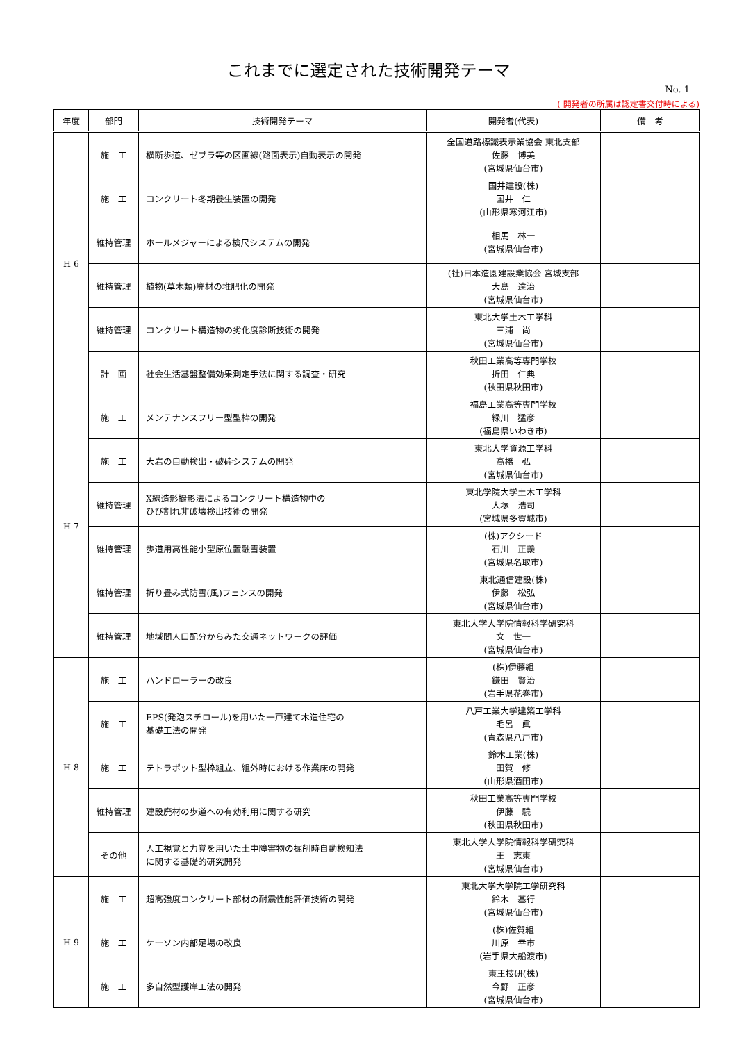これまでに選定された技術開発テーマ
No. 1
( 開発者の所属は認定書交付時による)
| 年度 | 部門 | 技術開発テーマ | 開発者(代表) | 備 考 |
| --- | --- | --- | --- | --- |
| H 6 | 施 工 | 横断歩道、ゼブラ等の区画線(路面表示)自動表示の開発 | 全国道路標識表示業協会 東北支部 佐藤 博美 (宮城県仙台市) | |
| | 施 工 | コンクリート冬期養生装置の開発 | 国井建設(株) 国井 仁 (山形県寒河江市) | |
| | 維持管理 | ホールメジャーによる検尺システムの開発 | 相馬 林一 (宮城県仙台市) | |
| | 維持管理 | 植物(草木類)廃材の堆肥化の開発 | (社)日本造園建設業協会 宮城支部 大島 達治 (宮城県仙台市) | |
| | 維持管理 | コンクリート構造物の劣化度診断技術の開発 | 東北大学土木工学科 三浦 尚 (宮城県仙台市) | |
| | 計 画 | 社会生活基盤整備効果測定手法に関する調査・研究 | 秋田工業高等専門学校 折田 仁典 (秋田県秋田市) | |
| H 7 | 施 工 | メンテナンスフリー型型枠の開発 | 福島工業高等専門学校 緑川 猛彦 (福島県いわき市) | |
| | 施 工 | 大岩の自動検出・破砕システムの開発 | 東北大学資源工学科 高橋 弘 (宮城県仙台市) | |
| | 維持管理 | X線造影撮影法によるコンクリート構造物中の ひび割れ非破壊検出技術の開発 | 東北学院大学土木工学科 大塚 浩司 (宮城県多賀城市) | |
| | 維持管理 | 歩道用高性能小型原位置融雪装置 | (株)アクシード 石川 正義 (宮城県名取市) | |
| | 維持管理 | 折り畳み式防雪(風)フェンスの開発 | 東北通信建設(株) 伊藤 松弘 (宮城県仙台市) | |
| | 維持管理 | 地域間人口配分からみた交通ネットワークの評価 | 東北大学大学院情報科学研究科 文 世一 (宮城県仙台市) | |
| H 8 | 施 工 | ハンドローラーの改良 | (株)伊藤組 鎌田 賢治 (岩手県花巻市) | |
| | 施 工 | EPS(発泡スチロール)を用いた一戸建て木造住宅の 基礎工法の開発 | 八戸工業大学建築工学科 毛呂 眞 (青森県八戸市) | |
| | 施 工 | テトラポット型枠組立、組外時における作業床の開発 | 鈴木工業(株) 田賀 修 (山形県酒田市) | |
| | 維持管理 | 建設廃材の歩道への有効利用に関する研究 | 秋田工業高等専門学校 伊藤 驍 (秋田県秋田市) | |
| | その他 | 人工視覚と力覚を用いた土中障害物の掘削時自動検知法 に関する基礎的研究開発 | 東北大学大学院情報科学研究科 王 志東 (宮城県仙台市) | |
| H 9 | 施 工 | 超高強度コンクリート部材の耐震性能評価技術の開発 | 東北大学大学院工学研究科 鈴木 基行 (宮城県仙台市) | |
| | 施 工 | ケーソン内部足場の改良 | (株)佐賀組 川原 幸市 (岩手県大船渡市) | |
| | 施 工 | 多自然型護岸工法の開発 | 東王技研(株) 今野 正彦 (宮城県仙台市) | |